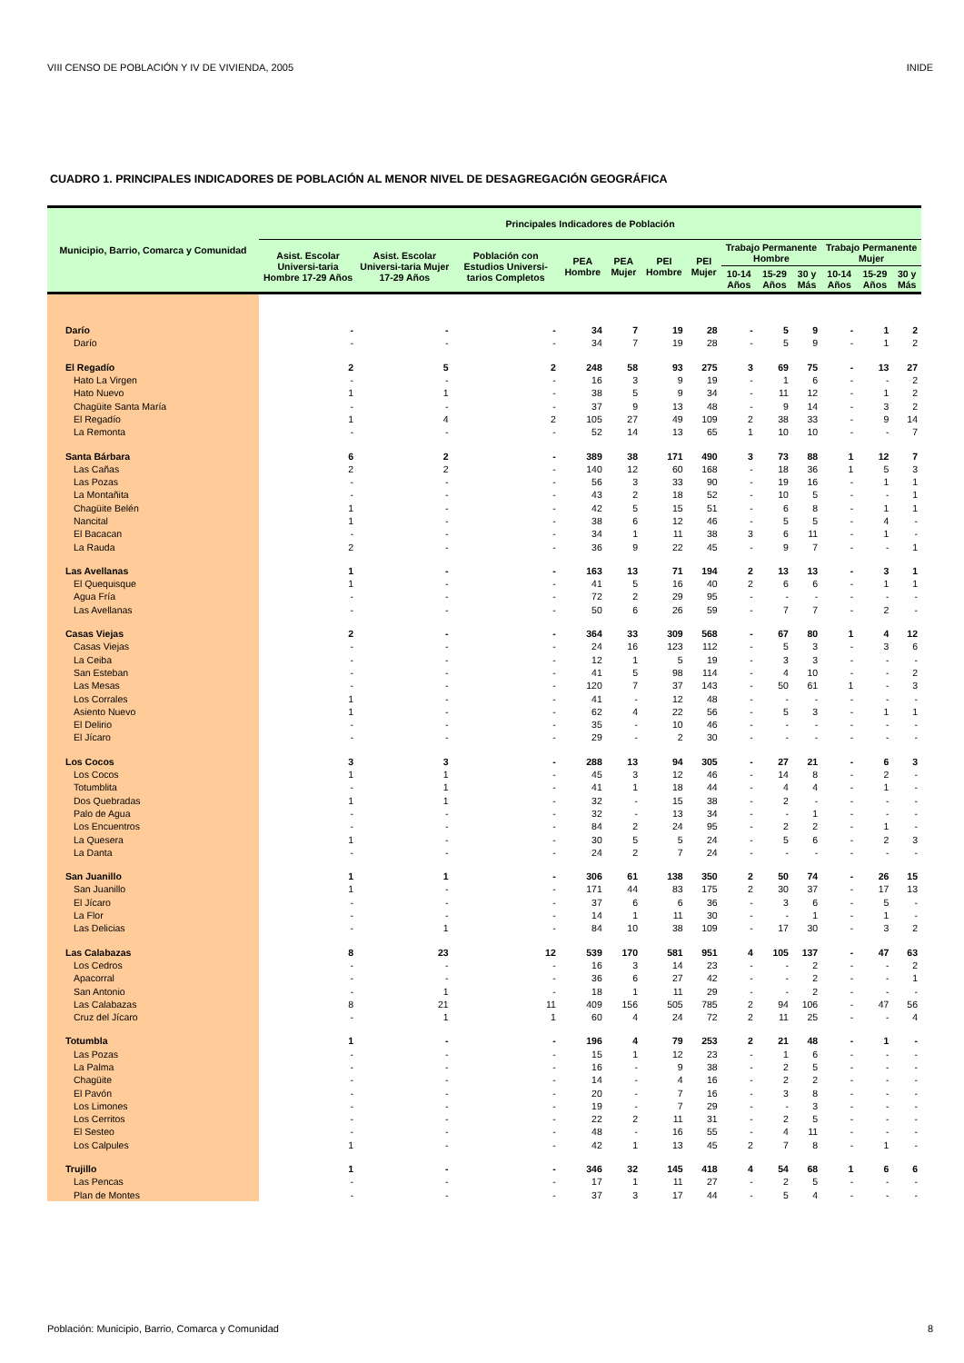VIII CENSO DE POBLACIÓN Y IV DE VIVIENDA, 2005 INIDE
CUADRO 1. PRINCIPALES INDICADORES DE POBLACIÓN AL MENOR NIVEL DE DESAGREGACIÓN GEOGRÁFICA
| Municipio, Barrio, Comarca y Comunidad | Principales Indicadores de Población | | | | | | | | | | | | |
| --- | --- | --- | --- | --- | --- | --- | --- | --- | --- | --- | --- | --- | --- |
| | Asist. Escolar Universi-taria Hombre 17-29 Años | Asist. Escolar Universi-taria Mujer 17-29 Años | Población con Estudios Universi-tarios Completos | PEA Hombre | PEA Mujer | PEI Hombre | PEI Mujer | Trabajo Permanente Hombre | | | Trabajo Permanente Mujer | | |
| | | | | | | | | 10-14 Años | 15-29 Años | 30 y Más | 10-14 Años | 15-29 Años | 30 y Más |
| Darío | - | - | - | 34 | 7 | 19 | 28 | - | 5 | 9 | - | 1 | 2 |
| Darío | - | - | - | 34 | 7 | 19 | 28 | - | 5 | 9 | - | 1 | 2 |
| El Regadío | 2 | 5 | 2 | 248 | 58 | 93 | 275 | 3 | 69 | 75 | - | 13 | 27 |
| Hato La Virgen | - | - | - | 16 | 3 | 9 | 19 | - | 1 | 6 | - | - | 2 |
| Hato Nuevo | 1 | 1 | - | 38 | 5 | 9 | 34 | - | 11 | 12 | - | 1 | 2 |
| Chagüite Santa María | - | - | - | 37 | 9 | 13 | 48 | - | 9 | 14 | - | 3 | 2 |
| El Regadío | 1 | 4 | 2 | 105 | 27 | 49 | 109 | 2 | 38 | 33 | - | 9 | 14 |
| La Remonta | - | - | - | 52 | 14 | 13 | 65 | 1 | 10 | 10 | - | - | 7 |
| Santa Bárbara | 6 | 2 | - | 389 | 38 | 171 | 490 | 3 | 73 | 88 | 1 | 12 | 7 |
| Las Cañas | 2 | 2 | - | 140 | 12 | 60 | 168 | - | 18 | 36 | 1 | 5 | 3 |
| Las Pozas | - | - | - | 56 | 3 | 33 | 90 | - | 19 | 16 | - | 1 | 1 |
| La Montañita | - | - | - | 43 | 2 | 18 | 52 | - | 10 | 5 | - | - | 1 |
| Chagüite Belén | 1 | - | - | 42 | 5 | 15 | 51 | - | 6 | 8 | - | 1 | 1 |
| Nancital | 1 | - | - | 38 | 6 | 12 | 46 | - | 5 | 5 | - | 4 | - |
| El Bacacan | - | - | - | 34 | 1 | 11 | 38 | 3 | 6 | 11 | - | 1 | - |
| La Rauda | 2 | - | - | 36 | 9 | 22 | 45 | - | 9 | 7 | - | - | 1 |
| Las Avellanas | 1 | - | - | 163 | 13 | 71 | 194 | 2 | 13 | 13 | - | 3 | 1 |
| El Quequisque | 1 | - | - | 41 | 5 | 16 | 40 | 2 | 6 | 6 | - | 1 | 1 |
| Agua Fría | - | - | - | 72 | 2 | 29 | 95 | - | - | - | - | - | - |
| Las Avellanas | - | - | - | 50 | 6 | 26 | 59 | - | 7 | 7 | - | 2 | - |
| Casas Viejas | 2 | - | - | 364 | 33 | 309 | 568 | - | 67 | 80 | 1 | 4 | 12 |
| Casas Viejas | - | - | - | 24 | 16 | 123 | 112 | - | 5 | 3 | - | 3 | 6 |
| La Ceiba | - | - | - | 12 | 1 | 5 | 19 | - | 3 | 3 | - | - | - |
| San Esteban | - | - | - | 41 | 5 | 98 | 114 | - | 4 | 10 | - | - | 2 |
| Las Mesas | - | - | - | 120 | 7 | 37 | 143 | - | 50 | 61 | 1 | - | 3 |
| Los Corrales | 1 | - | - | 41 | - | 12 | 48 | - | - | - | - | - | - |
| Asiento Nuevo | 1 | - | - | 62 | 4 | 22 | 56 | - | 5 | 3 | - | 1 | 1 |
| El Delirio | - | - | - | 35 | - | 10 | 46 | - | - | - | - | - | - |
| El Jícaro | - | - | - | 29 | - | 2 | 30 | - | - | - | - | - | - |
| Los Cocos | 3 | 3 | - | 288 | 13 | 94 | 305 | - | 27 | 21 | - | 6 | 3 |
| Los Cocos | 1 | 1 | - | 45 | 3 | 12 | 46 | - | 14 | 8 | - | 2 | - |
| Totumblita | - | 1 | - | 41 | 1 | 18 | 44 | - | 4 | 4 | - | 1 | - |
| Dos Quebradas | 1 | 1 | - | 32 | - | 15 | 38 | - | 2 | - | - | - | - |
| Palo de Agua | - | - | - | 32 | - | 13 | 34 | - | - | 1 | - | - | - |
| Los Encuentros | - | - | - | 84 | 2 | 24 | 95 | - | 2 | 2 | - | 1 | - |
| La Quesera | 1 | - | - | 30 | 5 | 5 | 24 | - | 5 | 6 | - | 2 | 3 |
| La Danta | - | - | - | 24 | 2 | 7 | 24 | - | - | - | - | - | - |
| San Juanillo | 1 | 1 | - | 306 | 61 | 138 | 350 | 2 | 50 | 74 | - | 26 | 15 |
| San Juanillo | 1 | - | - | 171 | 44 | 83 | 175 | 2 | 30 | 37 | - | 17 | 13 |
| El Jícaro | - | - | - | 37 | 6 | 6 | 36 | - | 3 | 6 | - | 5 | - |
| La Flor | - | - | - | 14 | 1 | 11 | 30 | - | - | 1 | - | 1 | - |
| Las Delicias | - | 1 | - | 84 | 10 | 38 | 109 | - | 17 | 30 | - | 3 | 2 |
| Las Calabazas | 8 | 23 | 12 | 539 | 170 | 581 | 951 | 4 | 105 | 137 | - | 47 | 63 |
| Los Cedros | - | - | - | 16 | 3 | 14 | 23 | - | - | 2 | - | - | 2 |
| Apacorral | - | - | - | 36 | 6 | 27 | 42 | - | - | 2 | - | - | 1 |
| San Antonio | - | 1 | - | 18 | 1 | 11 | 29 | - | - | 2 | - | - | - |
| Las Calabazas | 8 | 21 | 11 | 409 | 156 | 505 | 785 | 2 | 94 | 106 | - | 47 | 56 |
| Cruz del Jícaro | - | 1 | 1 | 60 | 4 | 24 | 72 | 2 | 11 | 25 | - | - | 4 |
| Totumbla | 1 | - | - | 196 | 4 | 79 | 253 | 2 | 21 | 48 | - | 1 | - |
| Las Pozas | - | - | - | 15 | 1 | 12 | 23 | - | 1 | 6 | - | - | - |
| La Palma | - | - | - | 16 | - | 9 | 38 | - | 2 | 5 | - | - | - |
| Chagüite | - | - | - | 14 | - | 4 | 16 | - | 2 | 2 | - | - | - |
| El Pavón | - | - | - | 20 | - | 7 | 16 | - | 3 | 8 | - | - | - |
| Los Limones | - | - | - | 19 | - | 7 | 29 | - | - | 3 | - | - | - |
| Los Cerritos | - | - | - | 22 | 2 | 11 | 31 | - | 2 | 5 | - | - | - |
| El Sesteo | - | - | - | 48 | - | 16 | 55 | - | 4 | 11 | - | - | - |
| Los Calpules | 1 | - | - | 42 | 1 | 13 | 45 | 2 | 7 | 8 | - | 1 | - |
| Trujillo | 1 | - | - | 346 | 32 | 145 | 418 | 4 | 54 | 68 | 1 | 6 | 6 |
| Las Pencas | - | - | - | 17 | 1 | 11 | 27 | - | 2 | 5 | - | - | - |
| Plan de Montes | - | - | - | 37 | 3 | 17 | 44 | - | 5 | 4 | - | - | - |
Población: Municipio, Barrio, Comarca y Comunidad 8